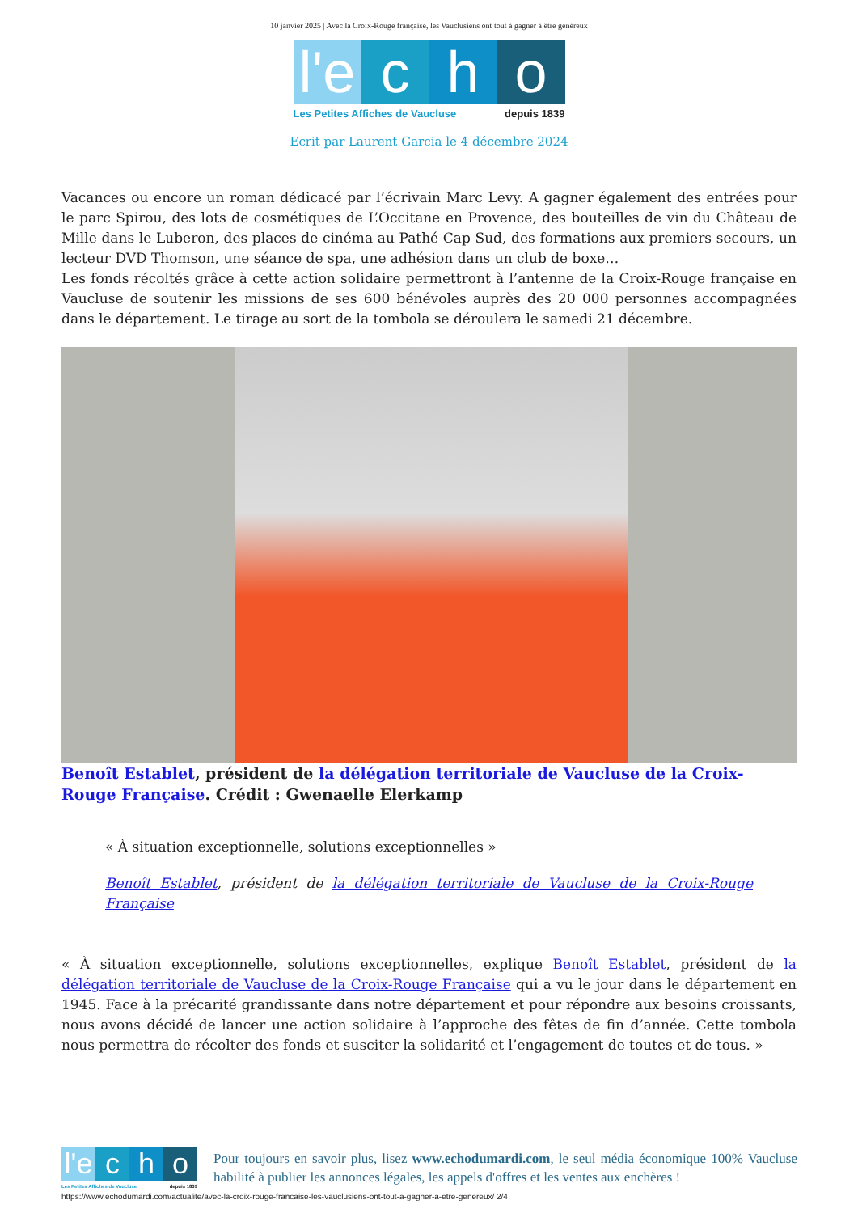10 janvier 2025 | Avec la Croix-Rouge française, les Vauclusiens ont tout à gagner à être généreux
l'e
c
h
o
Les Petites Affiches de Vaucluse depuis 1839
Ecrit par Laurent Garcia le 4 décembre 2024
Vacances ou encore un roman dédicacé par l’écrivain Marc Levy. A gagner également des entrées pour le parc Spirou, des lots de cosmétiques de L’Occitane en Provence, des bouteilles de vin du Château de Mille dans le Luberon, des places de cinéma au Pathé Cap Sud, des formations aux premiers secours, un lecteur DVD Thomson, une séance de spa, une adhésion dans un club de boxe…
Les fonds récoltés grâce à cette action solidaire permettront à l’antenne de la Croix-Rouge française en Vaucluse de soutenir les missions de ses 600 bénévoles auprès des 20 000 personnes accompagnées dans le département. Le tirage au sort de la tombola se déroulera le samedi 21 décembre.
Benoît Establet, président de la délégation territoriale de Vaucluse de la Croix-Rouge Française. Crédit : Gwenaelle Elerkamp
« À situation exceptionnelle, solutions exceptionnelles »
Benoît Establet, président de la délégation territoriale de Vaucluse de la Croix-Rouge Française
« À situation exceptionnelle, solutions exceptionnelles, explique Benoît Establet, président de la délégation territoriale de Vaucluse de la Croix-Rouge Française qui a vu le jour dans le département en 1945. Face à la précarité grandissante dans notre département et pour répondre aux besoins croissants, nous avons décidé de lancer une action solidaire à l’approche des fêtes de fin d’année. Cette tombola nous permettra de récolter des fonds et susciter la solidarité et l’engagement de toutes et de tous. »
l'e
c
h
o
Les Petites Affiches de Vaucluse depuis 1839
Pour toujours en savoir plus, lisez www.echodumardi.com, le seul média économique 100% Vaucluse habilité à publier les annonces légales, les appels d'offres et les ventes aux enchères !
https://www.echodumardi.com/actualite/avec-la-croix-rouge-francaise-les-vauclusiens-ont-tout-a-gagner-a-etre-genereux/ 2/4